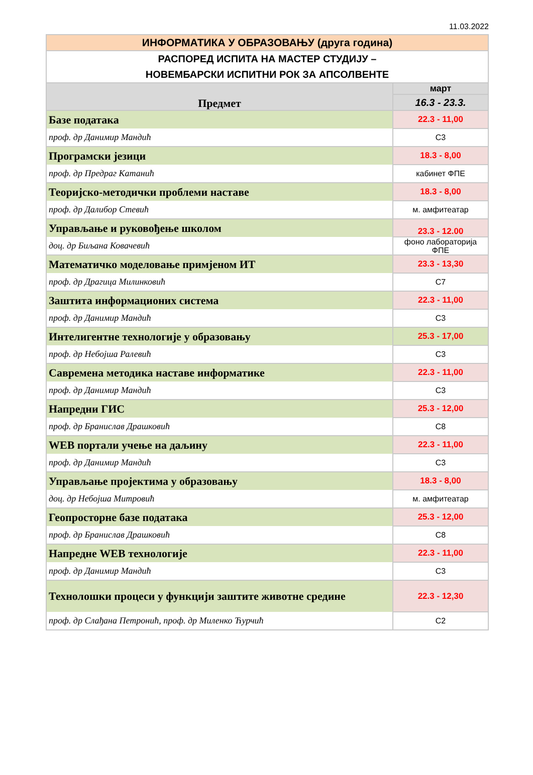11.03.2022
| ИНФОРМАТИКА У ОБРАЗОВАЊУ (друга година) | |
| РАСПОРЕД ИСПИТА НА МАСТЕР СТУДИЈУ – НОВЕМБАРСКИ ИСПИТНИ РОК ЗА АПСОЛВЕНТЕ | |
| Предмет | март |
| | 16.3 - 23.3. |
| Базе података | 22.3 - 11,00 |
| проф. др Данимир Мандић | С3 |
| Програмски језици | 18.3 - 8,00 |
| проф. др Предраг Катанић | кабинет ФПЕ |
| Теоријско-методички проблеми наставе | 18.3 - 8,00 |
| проф. др Далибор Стевић | м. амфитеатар |
| Управљање и руковођење школом | 23.3 - 12.00 |
| доц. др Биљана Ковачевић | фоно лабораторија ФПЕ |
| Математичко моделовање примјеном ИТ | 23.3 - 13,30 |
| проф. др Драгица Милинковић | С7 |
| Заштита информационих система | 22.3 - 11,00 |
| проф. др Данимир Мандић | С3 |
| Интелигентне технологије у образовању | 25.3 - 17,00 |
| проф. др Небојша Ралевић | С3 |
| Савремена методика наставе информатике | 22.3 - 11,00 |
| проф. др Данимир Мандић | С3 |
| Напредни ГИС | 25.3 - 12,00 |
| проф. др Бранислав Драшковић | С8 |
| WEB портали учење на даљину | 22.3 - 11,00 |
| проф. др Данимир Мандић | С3 |
| Управљање пројектима у образовању | 18.3 - 8,00 |
| доц. др Небојша Митровић | м. амфитеатар |
| Геопросторне базе података | 25.3 - 12,00 |
| проф. др Бранислав Драшковић | С8 |
| Напредне WEB технологије | 22.3 - 11,00 |
| проф. др Данимир Мандић | С3 |
| Технолошки процеси у функцији заштите животне средине | 22.3 - 12,30 |
| проф. др Слађана Петронић, проф. др Миленко Ћурчић | С2 |